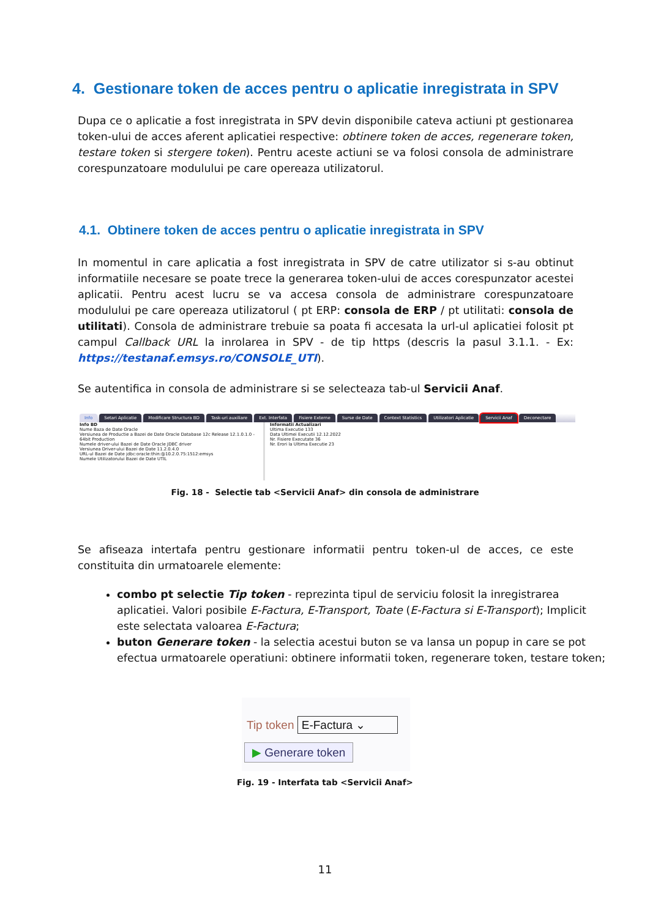4. Gestionare token de acces pentru o aplicatie inregistrata in SPV
Dupa ce o aplicatie a fost inregistrata in SPV devin disponibile cateva actiuni pt gestionarea token-ului de acces aferent aplicatiei respective: obtinere token de acces, regenerare token, testare token si stergere token). Pentru aceste actiuni se va folosi consola de administrare corespunzatoare modulului pe care opereaza utilizatorul.
4.1. Obtinere token de acces pentru o aplicatie inregistrata in SPV
In momentul in care aplicatia a fost inregistrata in SPV de catre utilizator si s-au obtinut informatiile necesare se poate trece la generarea token-ului de acces corespunzator acestei aplicatii. Pentru acest lucru se va accesa consola de administrare corespunzatoare modulului pe care opereaza utilizatorul ( pt ERP: consola de ERP / pt utilitati: consola de utilitati). Consola de administrare trebuie sa poata fi accesata la url-ul aplicatiei folosit pt campul Callback URL la inrolarea in SPV - de tip https (descris la pasul 3.1.1. - Ex: https://testanaf.emsys.ro/CONSOLE_UTI).
Se autentifica in consola de administrare si se selecteaza tab-ul Servicii Anaf.
Info Setari Aplicatie Modificare Structura BD Task-uri auxiliare Ext. Interfata Fisiere Externe Surse de Date Context Statistics Utilizatori Aplicatie Servicii Anaf Deconectare
Info BD
Nume Baza de Date Oracle
Versiunea de Productie a Bazei de Date Oracle Database 12c Release 12.1.0.1.0 - 64bit Production
Numele driver-ului Bazei de Date Oracle JDBC driver
Versiunea Driver-ului Bazei de Date 11.2.0.4.0
URL-ul Bazei de Date jdbc:oracle:thin:@10.2.0.75:1512:emsys
Numele Utilizatorului Bazei de Date UTIL
Informatii Actualizari
Ultima Executie 133
Data Ultimei Executii 12.12.2022
Nr. Fisiere Executate 36
Nr. Erori la Ultima Executie 23
Fig. 18 - Selectie tab <Servicii Anaf> din consola de administrare
Se afiseaza intertafa pentru gestionare informatii pentru token-ul de acces, ce este constituita din urmatoarele elemente:
combo pt selectie Tip token - reprezinta tipul de serviciu folosit la inregistrarea aplicatiei. Valori posibile E-Factura, E-Transport, Toate (E-Factura si E-Transport); Implicit este selectata valoarea E-Factura;
buton Generare token - la selectia acestui buton se va lansa un popup in care se pot efectua urmatoarele operatiuni: obtinere informatii token, regenerare token, testare token;
Tip token E-Factura ⌄
▶ Generare token
Fig. 19 - Interfata tab <Servicii Anaf>
11